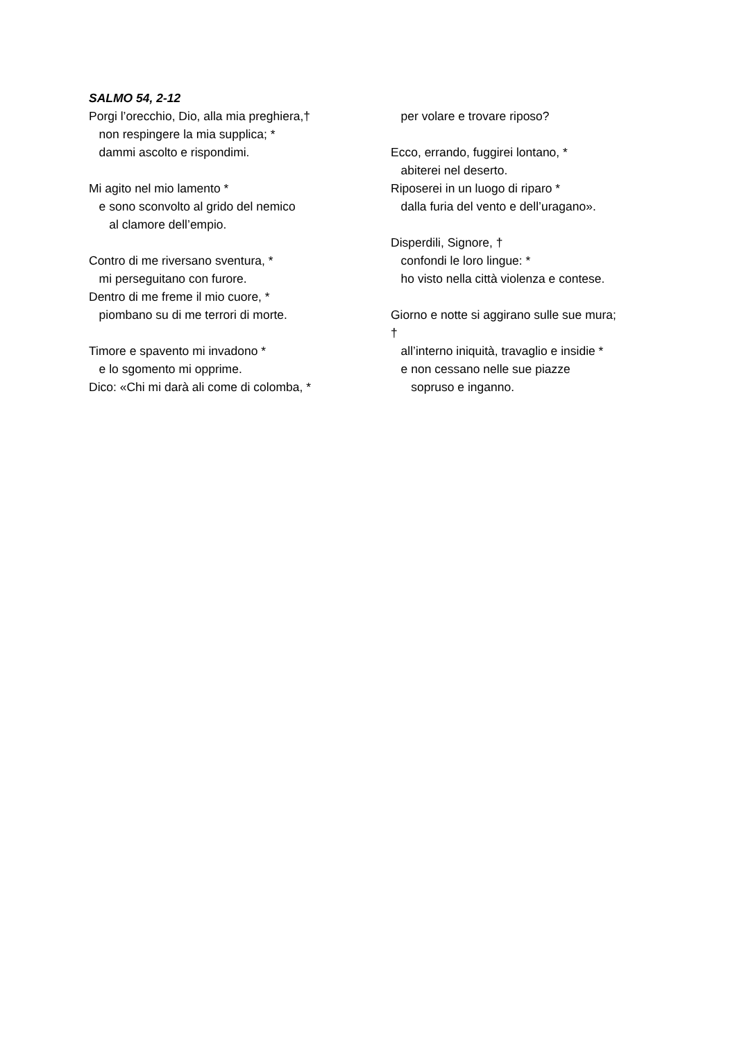SALMO 54, 2-12
Porgi l’orecchio, Dio, alla mia preghiera,†
non respingere la mia supplica; *
dammi ascolto e rispondimi.
Mi agito nel mio lamento *
e sono sconvolto al grido del nemico
al clamore dell’empio.
Contro di me riversano sventura, *
mi perseguitano con furore.
Dentro di me freme il mio cuore, *
piombano su di me terrori di morte.
Timore e spavento mi invadono *
e lo sgomento mi opprime.
Dico: «Chi mi darà ali come di colomba, *
per volare e trovare riposo?
Ecco, errando, fuggirei lontano, *
abiterei nel deserto.
Riposerei in un luogo di riparo *
dalla furia del vento e dell’uragano».
Disperdili, Signore, †
confondi le loro lingue: *
ho visto nella città violenza e contese.
Giorno e notte si aggirano sulle sue mura;
†
all’interno iniquità, travaglio e insidie *
e non cessano nelle sue piazze
sopruso e inganno.